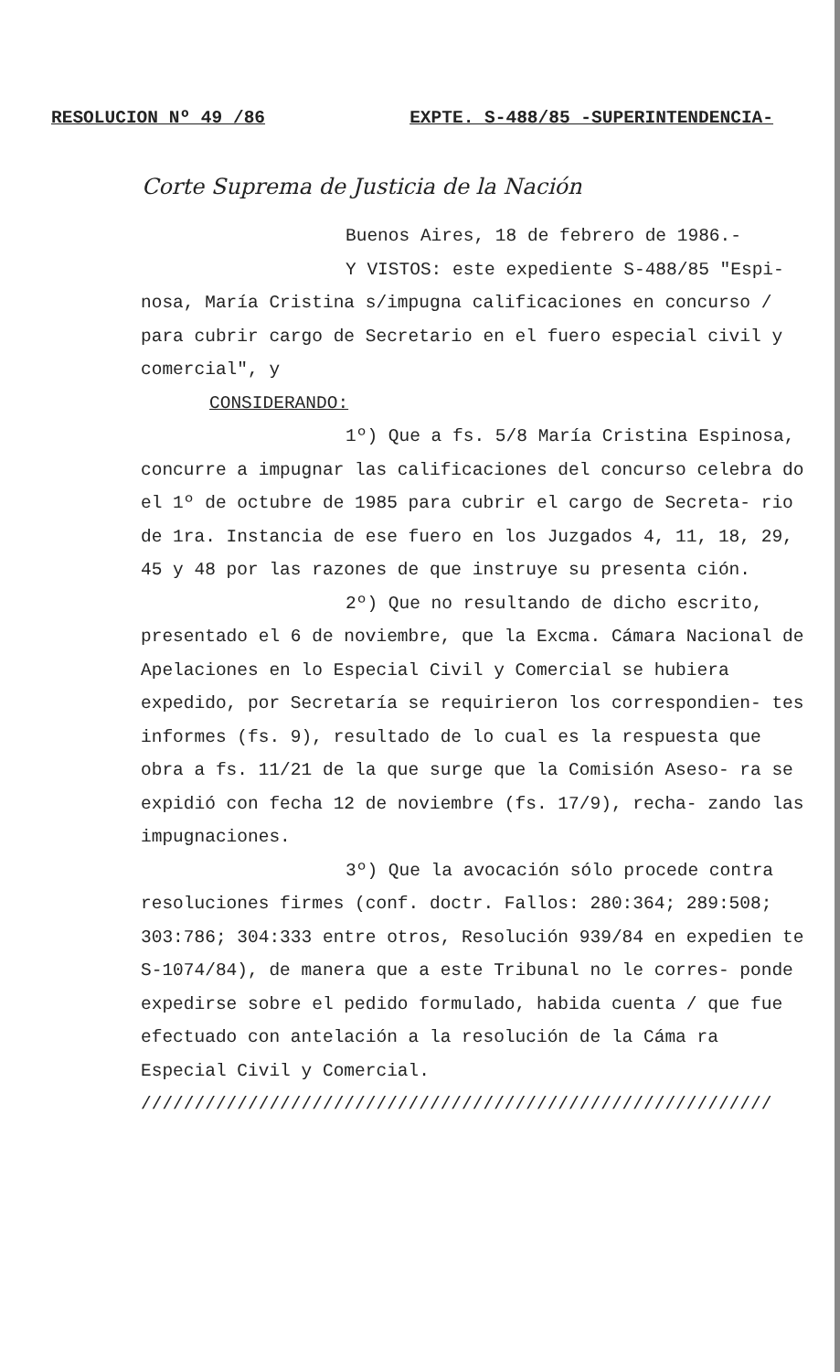RESOLUCION Nº 49 /86 EXPTE. S-488/85 -SUPERINTENDENCIA-
Corte Suprema de Justicia de la Nación
Buenos Aires, 18 de febrero de 1986.-
Y VISTOS: este expediente S-488/85 "Espi-
nosa, María Cristina s/impugna calificaciones en concurso / para cubrir cargo de Secretario en el fuero especial civil y comercial", y
CONSIDERANDO:
1º) Que a fs. 5/8 María Cristina Espinosa,
concurre a impugnar las calificaciones del concurso celebra do el 1º de octubre de 1985 para cubrir el cargo de Secreta- rio de 1ra. Instancia de ese fuero en los Juzgados 4, 11, 18, 29, 45 y 48 por las razones de que instruye su presenta ción.
2º) Que no resultando de dicho escrito,
presentado el 6 de noviembre, que la Excma. Cámara Nacional de Apelaciones en lo Especial Civil y Comercial se hubiera expedido, por Secretaría se requirieron los correspondien- tes informes (fs. 9), resultado de lo cual es la respuesta que obra a fs. 11/21 de la que surge que la Comisión Aseso- ra se expidió con fecha 12 de noviembre (fs. 17/9), recha- zando las impugnaciones.
3º) Que la avocación sólo procede contra
resoluciones firmes (conf. doctr. Fallos: 280:364; 289:508; 303:786; 304:333 entre otros, Resolución 939/84 en expedien te S-1074/84), de manera que a este Tribunal no le corres- ponde expedirse sobre el pedido formulado, habida cuenta / que fue efectuado con antelación a la resolución de la Cáma ra Especial Civil y Comercial.
///////////////////////////////////////////////////////////